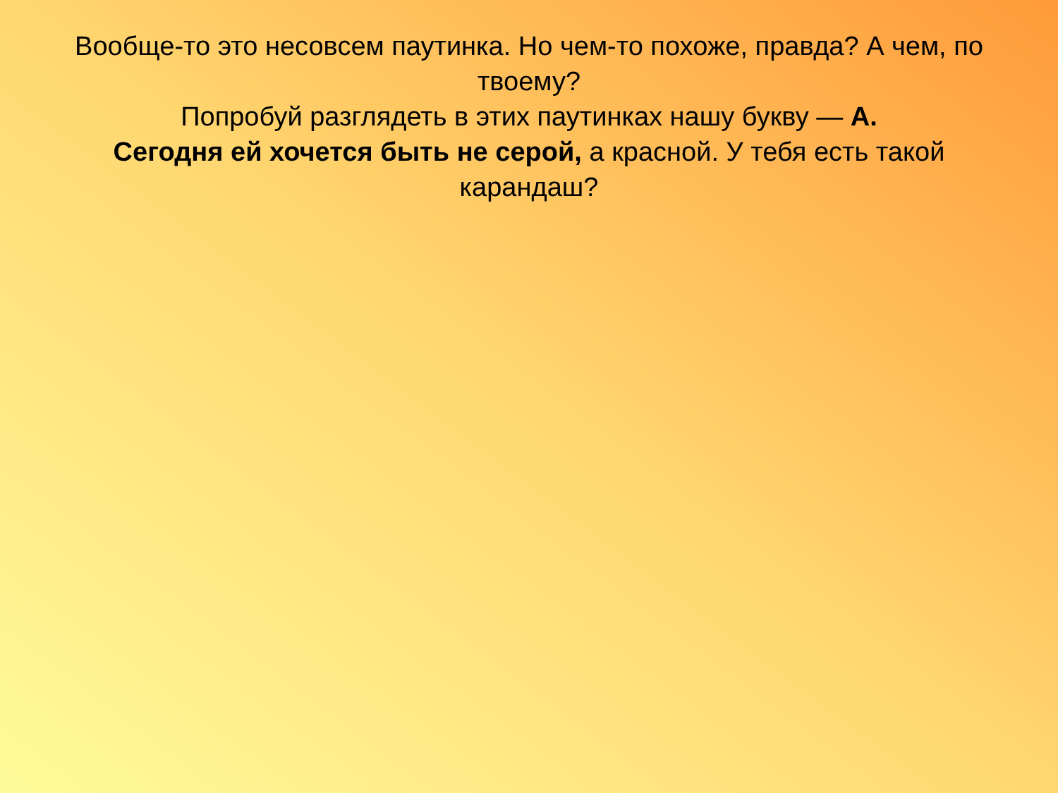Вообще-то это несовсем паутинка. Но чем-то похоже, правда? А чем, по твоему?
Попробуй разглядеть в этих паутинках нашу букву — А.
Сегодня ей хочется быть не серой, а красной. У тебя есть такой карандаш?